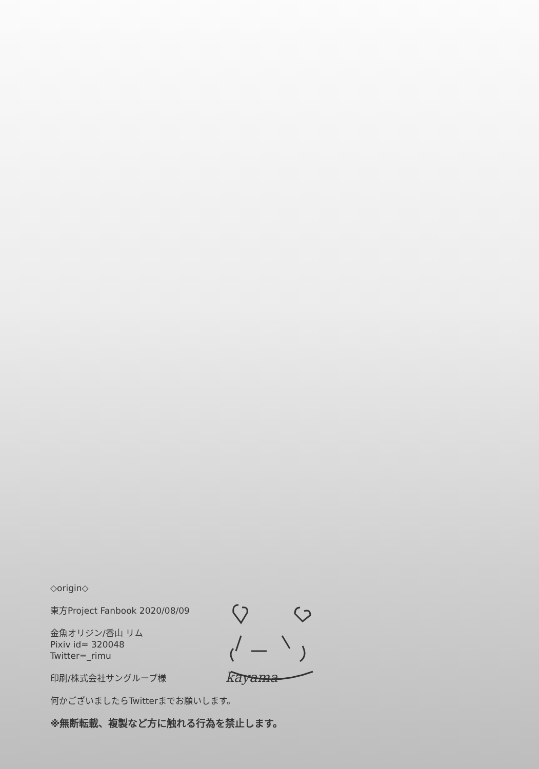kayama
◇origin◇
東方Project Fanbook 2020/08/09
金魚オリジン/香山 リム
Pixiv id= 320048
Twitter=_rimu
印刷/株式会社サングループ様
何かございましたらTwitterまでお願いします。
※無断転載、複製など方に触れる行為を禁止します。